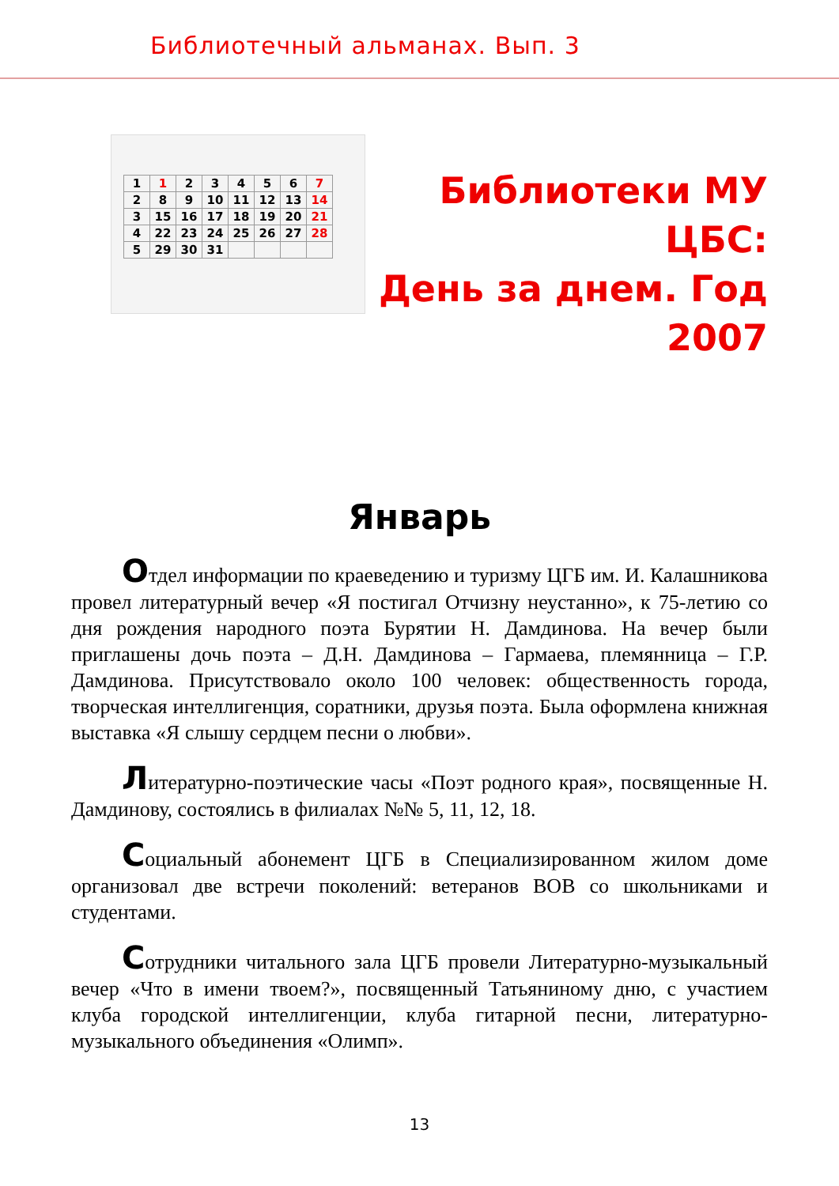Библиотечный альманах. Вып. 3
| 1 | 1 | 2 | 3 | 4 | 5 | 6 | 7 |
| 2 | 8 | 9 | 10 | 11 | 12 | 13 | 14 |
| 3 | 15 | 16 | 17 | 18 | 19 | 20 | 21 |
| 4 | 22 | 23 | 24 | 25 | 26 | 27 | 28 |
| 5 | 29 | 30 | 31 | | | | |
Библиотеки МУ
ЦБС:
День за днем. Год
2007
Январь
Отдел информации по краеведению и туризму ЦГБ им. И. Калашникова провел литературный вечер «Я постигал Отчизну неустанно», к 75-летию со дня рождения народного поэта Бурятии Н. Дамдинова. На вечер были приглашены дочь поэта – Д.Н. Дамдинова – Гармаева, племянница – Г.Р. Дамдинова. Присутствовало около 100 человек: общественность города, творческая интеллигенция, соратники, друзья поэта. Была оформлена книжная выставка «Я слышу сердцем песни о любви».
Литературно-поэтические часы «Поэт родного края», посвященные Н. Дамдинову, состоялись в филиалах №№ 5, 11, 12, 18.
Социальный абонемент ЦГБ в Специализированном жилом доме организовал две встречи поколений: ветеранов ВОВ со школьниками и студентами.
Сотрудники читального зала ЦГБ провели Литературно-музыкальный вечер «Что в имени твоем?», посвященный Татьяниному дню, с участием клуба городской интеллигенции, клуба гитарной песни, литературно-музыкального объединения «Олимп».
13